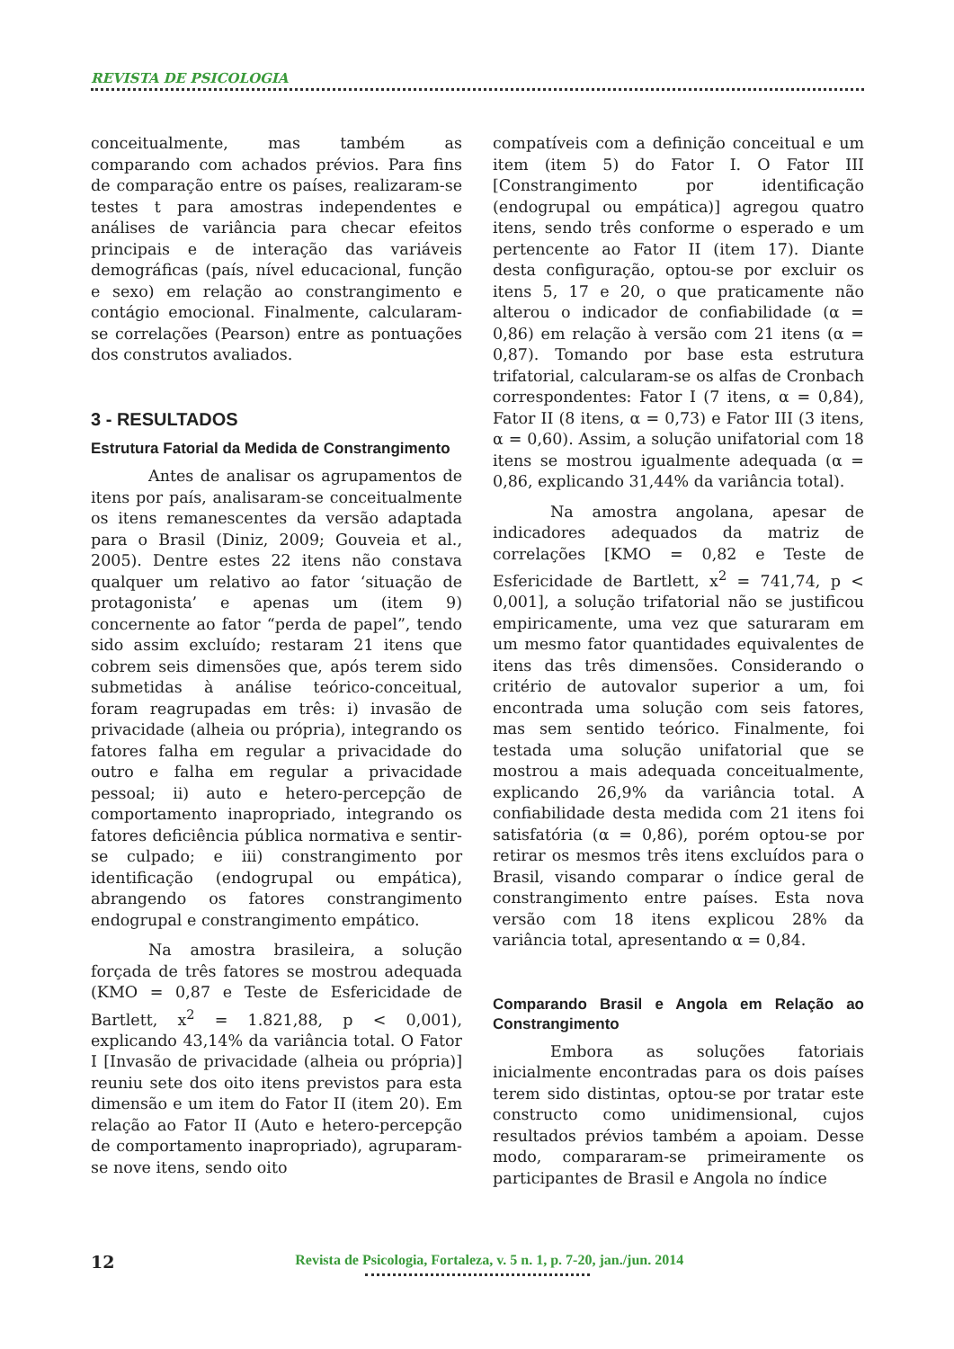REVISTA DE PSICOLOGIA
conceitualmente, mas também as comparando com achados prévios. Para fins de comparação entre os países, realizaram-se testes t para amostras independentes e análises de variância para checar efeitos principais e de interação das variáveis demográficas (país, nível educacional, função e sexo) em relação ao constrangimento e contágio emocional. Finalmente, calcularam-se correlações (Pearson) entre as pontuações dos construtos avaliados.
3 - RESULTADOS
Estrutura Fatorial da Medida de Constrangimento
Antes de analisar os agrupamentos de itens por país, analisaram-se conceitualmente os itens remanescentes da versão adaptada para o Brasil (Diniz, 2009; Gouveia et al., 2005). Dentre estes 22 itens não constava qualquer um relativo ao fator ‘situação de protagonista’ e apenas um (item 9) concernente ao fator “perda de papel”, tendo sido assim excluído; restaram 21 itens que cobrem seis dimensões que, após terem sido submetidas à análise teórico-conceitual, foram reagrupadas em três: i) invasão de privacidade (alheia ou própria), integrando os fatores falha em regular a privacidade do outro e falha em regular a privacidade pessoal; ii) auto e hetero-percepção de comportamento inapropriado, integrando os fatores deficiência pública normativa e sentir-se culpado; e iii) constrangimento por identificação (endogrupal ou empática), abrangendo os fatores constrangimento endogrupal e constrangimento empático.
Na amostra brasileira, a solução forçada de três fatores se mostrou adequada (KMO = 0,87 e Teste de Esfericidade de Bartlett, x<sup>2</sup> = 1.821,88, p < 0,001), explicando 43,14% da variância total. O Fator I [Invasão de privacidade (alheia ou própria)] reuniu sete dos oito itens previstos para esta dimensão e um item do Fator II (item 20). Em relação ao Fator II (Auto e hetero-percepção de comportamento inapropriado), agruparam-se nove itens, sendo oito
compatíveis com a definição conceitual e um item (item 5) do Fator I. O Fator III [Constrangimento por identificação (endogrupal ou empática)] agregou quatro itens, sendo três conforme o esperado e um pertencente ao Fator II (item 17). Diante desta configuração, optou-se por excluir os itens 5, 17 e 20, o que praticamente não alterou o indicador de confiabilidade (α = 0,86) em relação à versão com 21 itens (α = 0,87). Tomando por base esta estrutura trifatorial, calcularam-se os alfas de Cronbach correspondentes: Fator I (7 itens, α = 0,84), Fator II (8 itens, α = 0,73) e Fator III (3 itens, α = 0,60). Assim, a solução unifatorial com 18 itens se mostrou igualmente adequada (α = 0,86, explicando 31,44% da variância total).
Na amostra angolana, apesar de indicadores adequados da matriz de correlações [KMO = 0,82 e Teste de Esfericidade de Bartlett, x<sup>2</sup> = 741,74, p < 0,001], a solução trifatorial não se justificou empiricamente, uma vez que saturaram em um mesmo fator quantidades equivalentes de itens das três dimensões. Considerando o critério de autovalor superior a um, foi encontrada uma solução com seis fatores, mas sem sentido teórico. Finalmente, foi testada uma solução unifatorial que se mostrou a mais adequada conceitualmente, explicando 26,9% da variância total. A confiabilidade desta medida com 21 itens foi satisfatória (α = 0,86), porém optou-se por retirar os mesmos três itens excluídos para o Brasil, visando comparar o índice geral de constrangimento entre países. Esta nova versão com 18 itens explicou 28% da variância total, apresentando α = 0,84.
Comparando Brasil e Angola em Relação ao Constrangimento
Embora as soluções fatoriais inicialmente encontradas para os dois países terem sido distintas, optou-se por tratar este constructo como unidimensional, cujos resultados prévios também a apoiam. Desse modo, compararam-se primeiramente os participantes de Brasil e Angola no índice
12
Revista de Psicologia, Fortaleza, v. 5 n. 1, p. 7-20, jan./jun. 2014